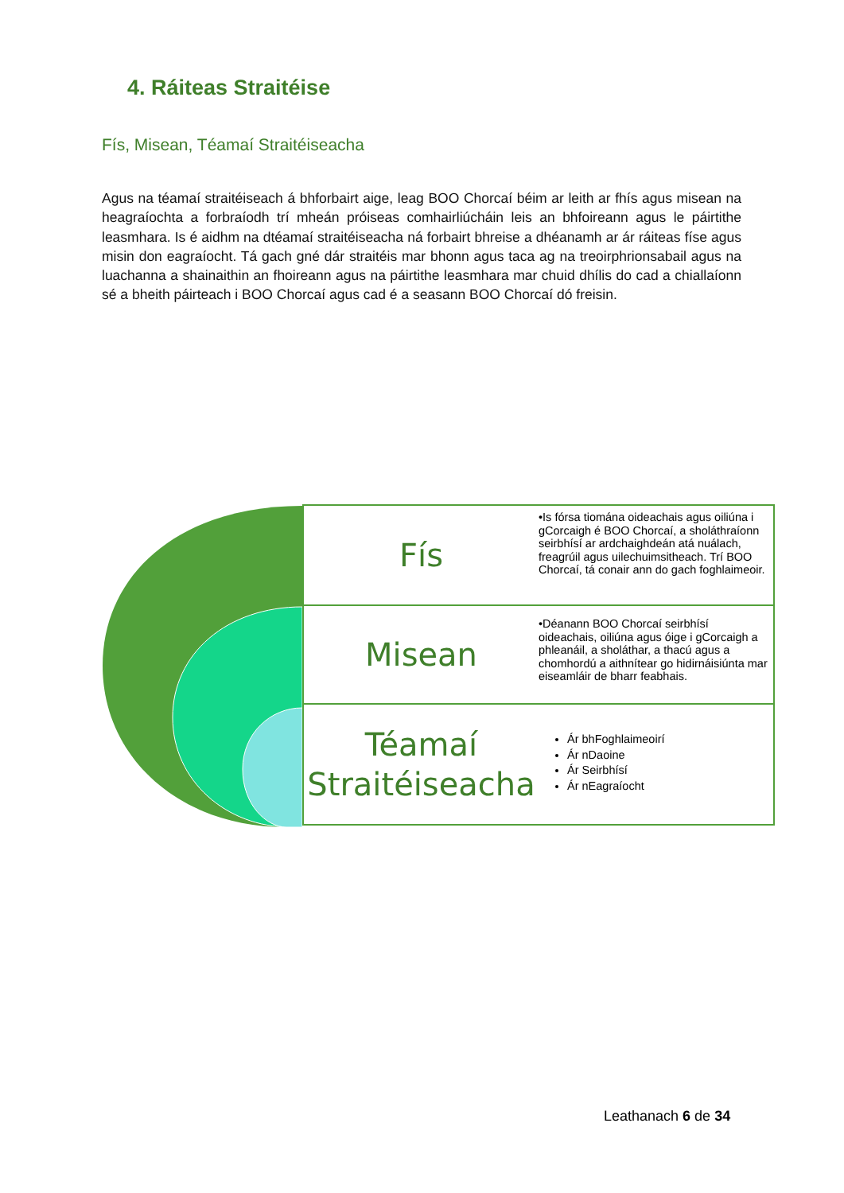4. Ráiteas Straitéise
Fís, Misean, Téamaí Straitéiseacha
Agus na téamaí straitéiseach á bhforbairt aige, leag BOO Chorcaí béim ar leith ar fhís agus misean na heagraíochta a forbraíodh trí mheán próiseas comhairliúcháin leis an bhfoireann agus le páirtithe leasmhara. Is é aidhm na dtéamaí straitéiseacha ná forbairt bhreise a dhéanamh ar ár ráiteas físe agus misin don eagraíocht. Tá gach gné dár straitéis mar bhonn agus taca ag na treoirphrionsabail agus na luachanna a shainaithin an fhoireann agus na páirtithe leasmhara mar chuid dhílis do cad a chiallaíonn sé a bheith páirteach i BOO Chorcaí agus cad é a seasann BOO Chorcaí dó freisin.
Fís
•Is fórsa tiomána oideachais agus oiliúna i gCorcaigh é BOO Chorcaí, a sholáthraíonn seirbhísí ar ardchaighdeán atá nuálach, freagrúil agus uilechuimsitheach. Trí BOO Chorcaí, tá conair ann do gach foghlaimeoir.
Misean
•Déanann BOO Chorcaí seirbhísí oideachais, oiliúna agus óige i gCorcaigh a phleanáil, a sholáthar, a thacú agus a chomhordú a aithnítear go hidirnáisiúnta mar eiseamláir de bharr feabhais.
Téamaí Straitéiseacha
Ár bhFoghlaimeoirí
Ár nDaoine
Ár Seirbhísí
Ár nEagraíocht
Leathanach 6 de 34